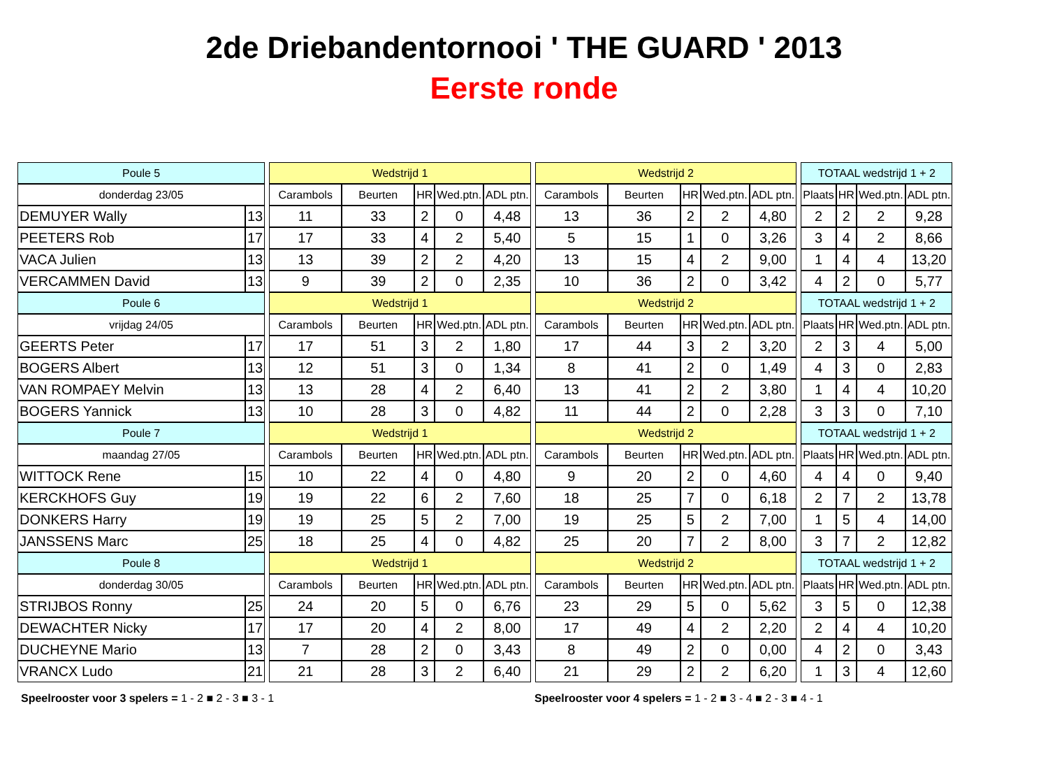2de Driebandentornooi ' THE GUARD ' 2013
Eerste ronde
| Poule 5 | | | Wedstrijd 1 | | | | | | Wedstrijd 2 | | | | | | TOTAAL wedstrijd 1 + 2 | | | |
| donderdag 23/05 | | | Carambols | Beurten | HR | Wed.ptn. | ADL ptn. | | Carambols | Beurten | HR | Wed.ptn. | ADL ptn. | | Plaats | HR | Wed.ptn. | ADL ptn. |
| DEMUYER Wally | 13 | | 11 | 33 | 2 | 0 | 4,48 | | 13 | 36 | 2 | 2 | 4,80 | | 2 | 2 | 2 | 9,28 |
| PEETERS Rob | 17 | | 17 | 33 | 4 | 2 | 5,40 | | 5 | 15 | 1 | 0 | 3,26 | | 3 | 4 | 2 | 8,66 |
| VACA Julien | 13 | | 13 | 39 | 2 | 2 | 4,20 | | 13 | 15 | 4 | 2 | 9,00 | | 1 | 4 | 4 | 13,20 |
| VERCAMMEN David | 13 | | 9 | 39 | 2 | 0 | 2,35 | | 10 | 36 | 2 | 0 | 3,42 | | 4 | 2 | 0 | 5,77 |
| Poule 6 | | | Wedstrijd 1 | | | | | | Wedstrijd 2 | | | | | | TOTAAL wedstrijd 1 + 2 | | | |
| vrijdag 24/05 | | | Carambols | Beurten | HR | Wed.ptn. | ADL ptn. | | Carambols | Beurten | HR | Wed.ptn. | ADL ptn. | | Plaats | HR | Wed.ptn. | ADL ptn. |
| GEERTS Peter | 17 | | 17 | 51 | 3 | 2 | 1,80 | | 17 | 44 | 3 | 2 | 3,20 | | 2 | 3 | 4 | 5,00 |
| BOGERS Albert | 13 | | 12 | 51 | 3 | 0 | 1,34 | | 8 | 41 | 2 | 0 | 1,49 | | 4 | 3 | 0 | 2,83 |
| VAN ROMPAEY Melvin | 13 | | 13 | 28 | 4 | 2 | 6,40 | | 13 | 41 | 2 | 2 | 3,80 | | 1 | 4 | 4 | 10,20 |
| BOGERS Yannick | 13 | | 10 | 28 | 3 | 0 | 4,82 | | 11 | 44 | 2 | 0 | 2,28 | | 3 | 3 | 0 | 7,10 |
| Poule 7 | | | Wedstrijd 1 | | | | | | Wedstrijd 2 | | | | | | TOTAAL wedstrijd 1 + 2 | | | |
| maandag 27/05 | | | Carambols | Beurten | HR | Wed.ptn. | ADL ptn. | | Carambols | Beurten | HR | Wed.ptn. | ADL ptn. | | Plaats | HR | Wed.ptn. | ADL ptn. |
| WITTOCK Rene | 15 | | 10 | 22 | 4 | 0 | 4,80 | | 9 | 20 | 2 | 0 | 4,60 | | 4 | 4 | 0 | 9,40 |
| KERCKHOFS Guy | 19 | | 19 | 22 | 6 | 2 | 7,60 | | 18 | 25 | 7 | 0 | 6,18 | | 2 | 7 | 2 | 13,78 |
| DONKERS Harry | 19 | | 19 | 25 | 5 | 2 | 7,00 | | 19 | 25 | 5 | 2 | 7,00 | | 1 | 5 | 4 | 14,00 |
| JANSSENS Marc | 25 | | 18 | 25 | 4 | 0 | 4,82 | | 25 | 20 | 7 | 2 | 8,00 | | 3 | 7 | 2 | 12,82 |
| Poule 8 | | | Wedstrijd 1 | | | | | | Wedstrijd 2 | | | | | | TOTAAL wedstrijd 1 + 2 | | | |
| donderdag 30/05 | | | Carambols | Beurten | HR | Wed.ptn. | ADL ptn. | | Carambols | Beurten | HR | Wed.ptn. | ADL ptn. | | Plaats | HR | Wed.ptn. | ADL ptn. |
| STRIJBOS Ronny | 25 | | 24 | 20 | 5 | 0 | 6,76 | | 23 | 29 | 5 | 0 | 5,62 | | 3 | 5 | 0 | 12,38 |
| DEWACHTER Nicky | 17 | | 17 | 20 | 4 | 2 | 8,00 | | 17 | 49 | 4 | 2 | 2,20 | | 2 | 4 | 4 | 10,20 |
| DUCHEYNE Mario | 13 | | 7 | 28 | 2 | 0 | 3,43 | | 8 | 49 | 2 | 0 | 0,00 | | 4 | 2 | 0 | 3,43 |
| VRANCX Ludo | 21 | | 21 | 28 | 3 | 2 | 6,40 | | 21 | 29 | 2 | 2 | 6,20 | | 1 | 3 | 4 | 12,60 |
Speelrooster voor 3 spelers = 1 - 2 ■ 2 - 3 ■ 3 - 1 Speelrooster voor 4 spelers = 1 - 2 ■ 3 - 4 ■ 2 - 3 ■ 4 - 1